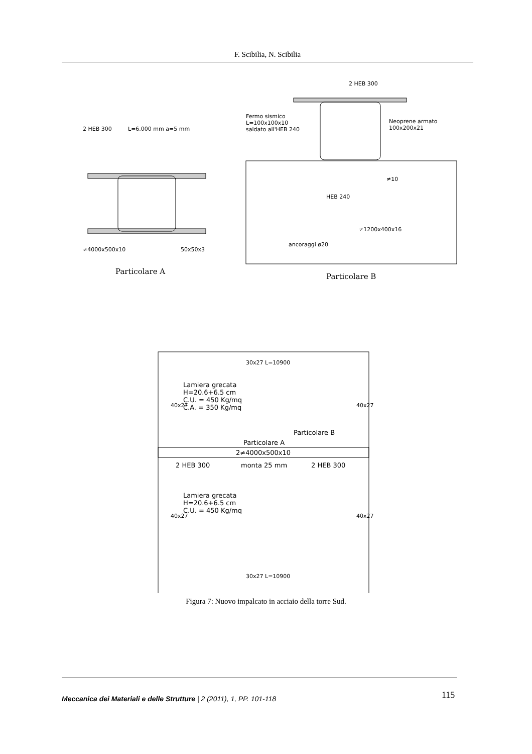F. Scibilia, N. Scibilia
2 HEB 300
L=6.000 mm a=5 mm
≠4000x500x10
50x50x3
2 HEB 300
Fermo sismico
L=100x100x10
saldato all'HEB 240
Neoprene armato
100x200x21
≠10
HEB 240
≠1200x400x16
ancoraggi ø20
Particolare A
Particolare B
30x27 L=10900
Lamiera grecata
H=20.6+6.5 cm
C.U. = 450 Kg/mq
C.A. = 350 Kg/mq
Particolare B
Particolare A
2≠4000x500x10
2 HEB 300
monta 25 mm
2 HEB 300
Lamiera grecata
H=20.6+6.5 cm
C.U. = 450 Kg/mq
30x27 L=10900
40x27
40x27
40x27
40x27
Figura 7: Nuovo impalcato in acciaio della torre Sud.
Meccanica dei Materiali e delle Strutture | 2 (2011), 1, PP. 101-118
115